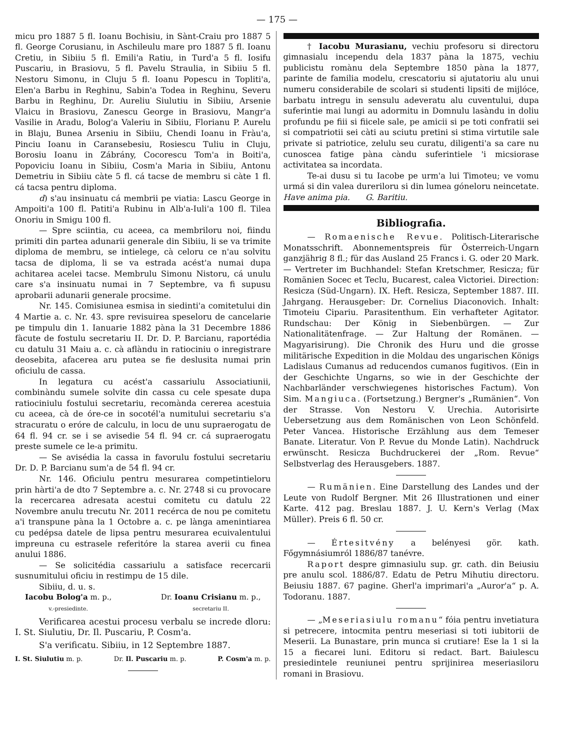— 175 —
micu pro 1887 5 fl. Ioanu Bochisiu, in Sànt-Craiu pro 1887 5 fl. George Corusianu, in Aschileulu mare pro 1887 5 fl. Ioanu Cretiu, in Sibiiu 5 fl. Emili'a Ratiu, in Turd'a 5 fl. Iosifu Puscariu, in Brasiovu, 5 fl. Pavelu Straulia, in Sibiiu 5 fl. Nestoru Simonu, in Cluju 5 fl. Ioanu Popescu in Topliti'a, Elen'a Barbu in Reghinu, Sabin'a Todea in Reghinu, Severu Barbu in Reghinu, Dr. Aureliu Siulutiu in Sibiiu, Arsenie Vlaicu in Brasiovu, Zanescu George in Brasiovu, Mangr'a Vasilie in Aradu, Bolog'a Valeriu in Sibiiu, Florianu P. Aurelu in Blaju, Bunea Arseniu in Sibiiu, Chendi Ioanu in Fràu'a, Pinciu Ioanu in Caransebesiu, Rosiescu Tuliu in Cluju, Borosiu Ioanu in Zábrány, Cocorescu Tom'a in Boiti'a, Popoviciu Ioanu in Sibiiu, Cosm'a Maria in Sibiiu, Antonu Demetriu in Sibiiu càte 5 fl. cá tacse de membru si càte 1 fl. cá tacsa pentru diploma.
d) s'au insinuatu cá membrii pe viatia: Lascu George in Ampoiti'a 100 fl. Patiti'a Rubinu in Alb'a-Iuli'a 100 fl. Tilea Onoriu in Smigu 100 fl.
— Spre sciintia, cu aceea, ca membriloru noi, fiindu primiti din partea adunarii generale din Sibiiu, li se va trimite diploma de membru, se intielege, cà celoru ce n'au solvitu tacsa de diploma, li se va estrada acést'a numai dupa achitarea acelei tacse. Membrulu Simonu Nistoru, cá unulu care s'a insinuatu numai in 7 Septembre, va fi supusu aprobarii adunarii generale procsime.
Nr. 145. Comisiunea esmisa in siedinti'a comitetului din 4 Martie a. c. Nr. 43. spre revisuirea speseloru de cancelarie pe timpulu din 1. Ianuarie 1882 pàna la 31 Decembre 1886 fàcute de fostulu secretariu II. Dr. D. P. Barcianu, raportédia cu datulu 31 Maiu a. c. cà aflàndu in ratiociniu o inregistrare deosebita, afacerea aru putea se fie deslusita numai prin oficiulu de cassa.
In legatura cu acést'a cassariulu Associatiunii, combinàndu sumele solvite din cassa cu cele spesate dupa ratiociniulu fostului secretariu, recomànda cererea acestuia cu aceea, cà de óre-ce in socotél'a numitului secretariu s'a stracuratu o eróre de calculu, in locu de unu supraerogatu de 64 fl. 94 cr. se i se avisedie 54 fl. 94 cr. cá supraerogatu preste sumele ce le-a primitu.
— Se avisédia la cassa in favorulu fostului secretariu Dr. D. P. Barcianu sum'a de 54 fl. 94 cr.
Nr. 146. Oficiulu pentru mesurarea competintieloru prin hàrti'a de dto 7 Septembre a. c. Nr. 2748 si cu provocare la recercarea adresata acestui comitetu cu datulu 22 Novembre anulu trecutu Nr. 2011 recérca de nou pe comitetu a'i transpune pàna la 1 Octobre a. c. pe lànga amenintiarea cu pedépsa datele de lipsa pentru mesurarea ecuivalentului impreuna cu estrasele referitóre la starea averii cu finea anului 1886.
— Se solicitédia cassariulu a satisface recercarii susnumitului oficiu in restimpu de 15 dile.
Sibiiu, d. u. s.
Iacobu Bolog'a m. p.,
v.-presiedinte.
Dr. Ioanu Crisianu m. p.,
secretariu II.
Verificarea acestui procesu verbalu se increde dloru: I. St. Siulutiu, Dr. Il. Puscariu, P. Cosm'a.
S'a verificatu. Sibiiu, in 12 Septembre 1887.
I. St. Siulutiu m. p. Dr. Il. Puscariu m. p. P. Cosm'a m. p.
† Iacobu Murasianu, vechiu profesoru si directoru gimnasialu incependu dela 1837 pàna la 1875, vechiu publicistu romànu dela Septembre 1850 pàna la 1877, parinte de familia modelu, crescatoriu si ajutatoriu alu unui numeru considerabile de scolari si studenti lipsiti de mijlóce, barbatu intregu in sensulu adeveratu alu cuventului, dupa suferintie mai lungi au adormitu in Domnulu lasàndu in doliu profundu pe fiii si fiicele sale, pe amicii si pe toti confratii sei si compatriotii sei càti au sciutu pretini si stima virtutile sale private si patriotice, zelulu seu curatu, diligenti'a sa care nu cunoscea fatige pàna càndu suferintiele 'i micsiorase activitatea sa incordata.
Te-ai dusu si tu Iacobe pe urm'a lui Timoteu; ve vomu urmá si din valea dureriloru si din lumea góneloru neincetate. Have anima pia. G. Baritiu.
Bibliografia.
— Romaenische Revue. Politisch-Literarische Monatsschrift. Abonnementspreis für Österreich-Ungarn ganzjährig 8 fl.; für das Ausland 25 Francs i. G. oder 20 Mark. — Vertreter im Buchhandel: Stefan Kretschmer, Resicza; für Romänien Socec et Teclu, Bucarest, calea Victoriei. Direction: Resicza (Süd-Ungarn). IX. Heft. Resicza, September 1887. III. Jahrgang. Herausgeber: Dr. Cornelius Diaconovich. Inhalt: Timoteiu Cipariu. Parasitenthum. Ein verhafteter Agitator. Rundschau: Der König in Siebenbürgen. — Zur Nationalitätenfrage. — Zur Haltung der Romänen. — Magyarisirung). Die Chronik des Huru und die grosse militärische Expedition in die Moldau des ungarischen Königs Ladislaus Cumanus ad reducendos cumanos fugitivos. (Ein in der Geschichte Ungarns, so wie in der Geschichte der Nachbarländer verschwiegenes historisches Factum). Von Sim. Mangiuca. (Fortsetzung.) Bergner's „Rumänien“. Von der Strasse. Von Nestoru V. Urechia. Autorisirte Uebersetzung aus dem Romänischen von Leon Schönfeld. Peter Vancea. Historische Erzählung aus dem Temeser Banate. Literatur. Von P. Revue du Monde Latin). Nachdruck erwünscht. Resicza Buchdruckerei der „Rom. Revue“ Selbstverlag des Herausgebers. 1887.
— Rumänien. Eine Darstellung des Landes und der Leute von Rudolf Bergner. Mit 26 Illustrationen und einer Karte. 412 pag. Breslau 1887. J. U. Kern's Verlag (Max Müller). Preis 6 fl. 50 cr.
— Értesitvény a belényesi gör. kath. Főgymnásiumról 1886/87 tanévre.
Raport despre gimnasiulu sup. gr. cath. din Beiusiu pre anulu scol. 1886/87. Edatu de Petru Mihutiu directoru. Beiusiu 1887. 67 pagine. Gherl'a imprimari'a „Auror'a“ p. A. Todoranu. 1887.
— „Meseriasiulu romanu“ fóia pentru invetiatura si petrecere, intocmita pentru meseriasi si toti iubitorii de Meserii. La Bunastare, prin munca si crutiare! Ese la 1 si la 15 a fiecarei luni. Editoru si redact. Bart. Baiulescu presiedintele reuniunei pentru sprijinirea meseriasiloru romani in Brasiovu.